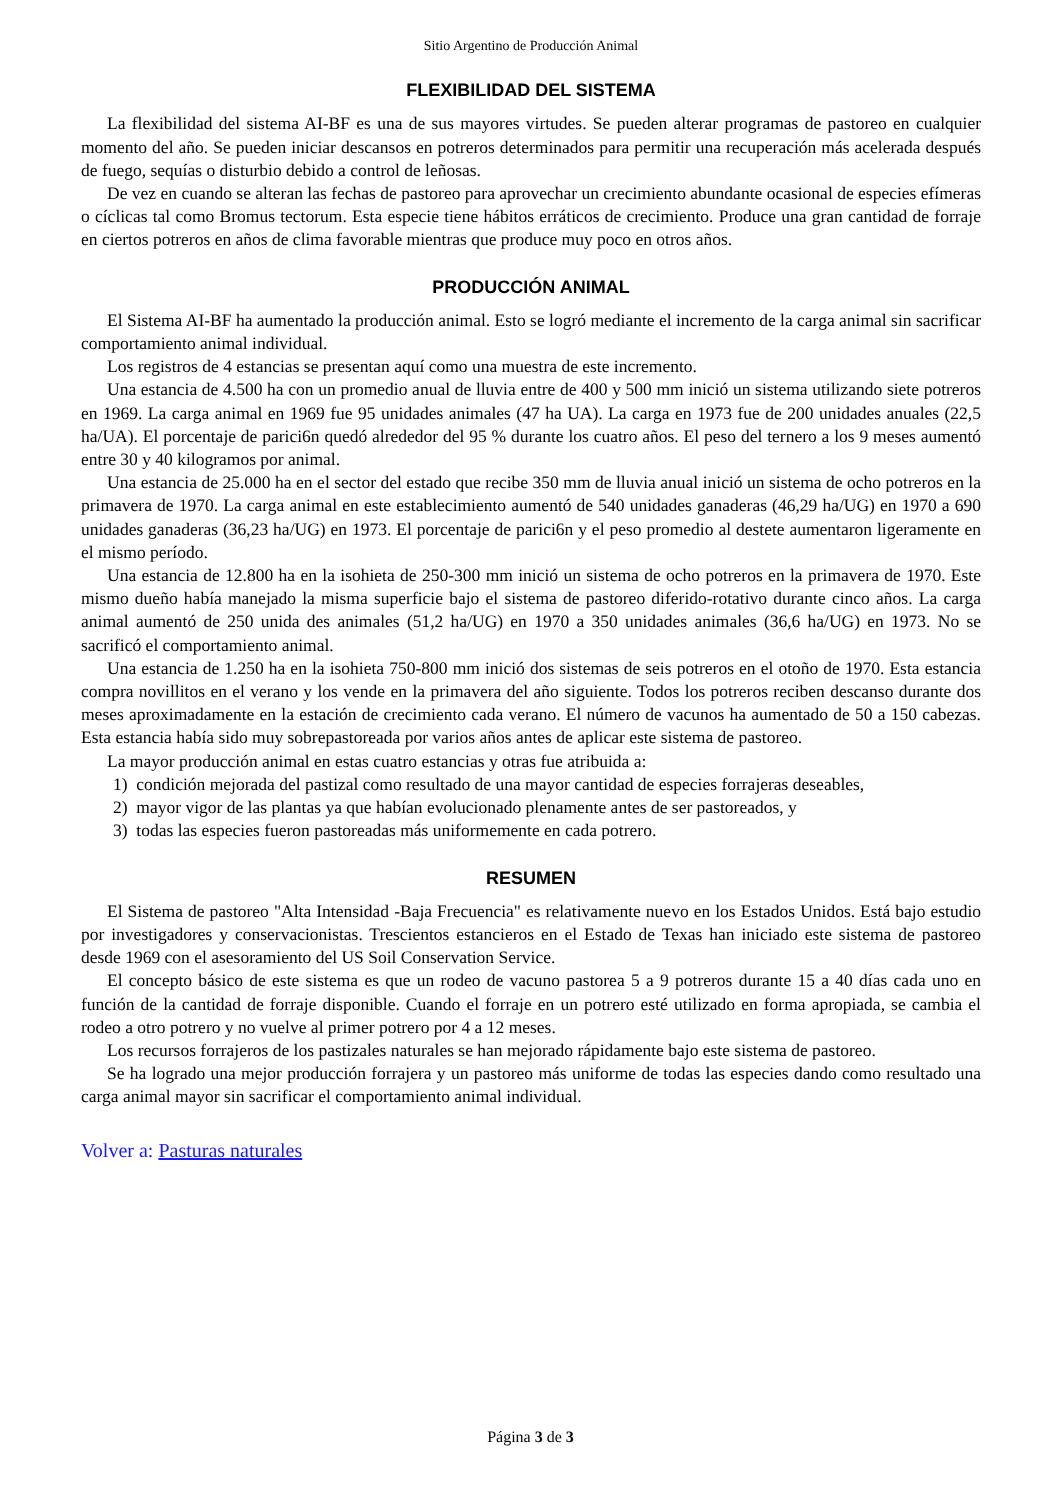Sitio Argentino de Producción Animal
FLEXIBILIDAD DEL SISTEMA
La flexibilidad del sistema AI-BF es una de sus mayores virtudes. Se pueden alterar programas de pastoreo en cualquier momento del año. Se pueden iniciar descansos en potreros determinados para permitir una recuperación más acelerada después de fuego, sequías o disturbio debido a control de leñosas.
De vez en cuando se alteran las fechas de pastoreo para aprovechar un crecimiento abundante ocasional de especies efímeras o cíclicas tal como Bromus tectorum. Esta especie tiene hábitos erráticos de crecimiento. Produce una gran cantidad de forraje en ciertos potreros en años de clima favorable mientras que produce muy poco en otros años.
PRODUCCIÓN ANIMAL
El Sistema AI-BF ha aumentado la producción animal. Esto se logró mediante el incremento de la carga animal sin sacrificar comportamiento animal individual.
Los registros de 4 estancias se presentan aquí como una muestra de este incremento.
Una estancia de 4.500 ha con un promedio anual de lluvia entre de 400 y 500 mm inició un sistema utilizando siete potreros en 1969. La carga animal en 1969 fue 95 unidades animales (47 ha UA). La carga en 1973 fue de 200 unidades anuales (22,5 ha/UA). El porcentaje de parici6n quedó alrededor del 95 % durante los cuatro años. El peso del ternero a los 9 meses aumentó entre 30 y 40 kilogramos por animal.
Una estancia de 25.000 ha en el sector del estado que recibe 350 mm de lluvia anual inició un sistema de ocho potreros en la primavera de 1970. La carga animal en este establecimiento aumentó de 540 unidades ganaderas (46,29 ha/UG) en 1970 a 690 unidades ganaderas (36,23 ha/UG) en 1973. El porcentaje de parici6n y el peso promedio al destete aumentaron ligeramente en el mismo período.
Una estancia de 12.800 ha en la isohieta de 250-300 mm inició un sistema de ocho potreros en la primavera de 1970. Este mismo dueño había manejado la misma superficie bajo el sistema de pastoreo diferido-rotativo durante cinco años. La carga animal aumentó de 250 unida des animales (51,2 ha/UG) en 1970 a 350 unidades animales (36,6 ha/UG) en 1973. No se sacrificó el comportamiento animal.
Una estancia de 1.250 ha en la isohieta 750-800 mm inició dos sistemas de seis potreros en el otoño de 1970. Esta estancia compra novillitos en el verano y los vende en la primavera del año siguiente. Todos los potreros reciben descanso durante dos meses aproximadamente en la estación de crecimiento cada verano. El número de vacunos ha aumentado de 50 a 150 cabezas. Esta estancia había sido muy sobrepastoreada por varios años antes de aplicar este sistema de pastoreo.
La mayor producción animal en estas cuatro estancias y otras fue atribuida a:
1) condición mejorada del pastizal como resultado de una mayor cantidad de especies forrajeras deseables,
2) mayor vigor de las plantas ya que habían evolucionado plenamente antes de ser pastoreados, y
3) todas las especies fueron pastoreadas más uniformemente en cada potrero.
RESUMEN
El Sistema de pastoreo "Alta Intensidad -Baja Frecuencia" es relativamente nuevo en los Estados Unidos. Está bajo estudio por investigadores y conservacionistas. Trescientos estancieros en el Estado de Texas han iniciado este sistema de pastoreo desde 1969 con el asesoramiento del US Soil Conservation Service.
El concepto básico de este sistema es que un rodeo de vacuno pastorea 5 a 9 potreros durante 15 a 40 días cada uno en función de la cantidad de forraje disponible. Cuando el forraje en un potrero esté utilizado en forma apropiada, se cambia el rodeo a otro potrero y no vuelve al primer potrero por 4 a 12 meses.
Los recursos forrajeros de los pastizales naturales se han mejorado rápidamente bajo este sistema de pastoreo.
Se ha logrado una mejor producción forrajera y un pastoreo más uniforme de todas las especies dando como resultado una carga animal mayor sin sacrificar el comportamiento animal individual.
Volver a: Pasturas naturales
Página 3 de 3